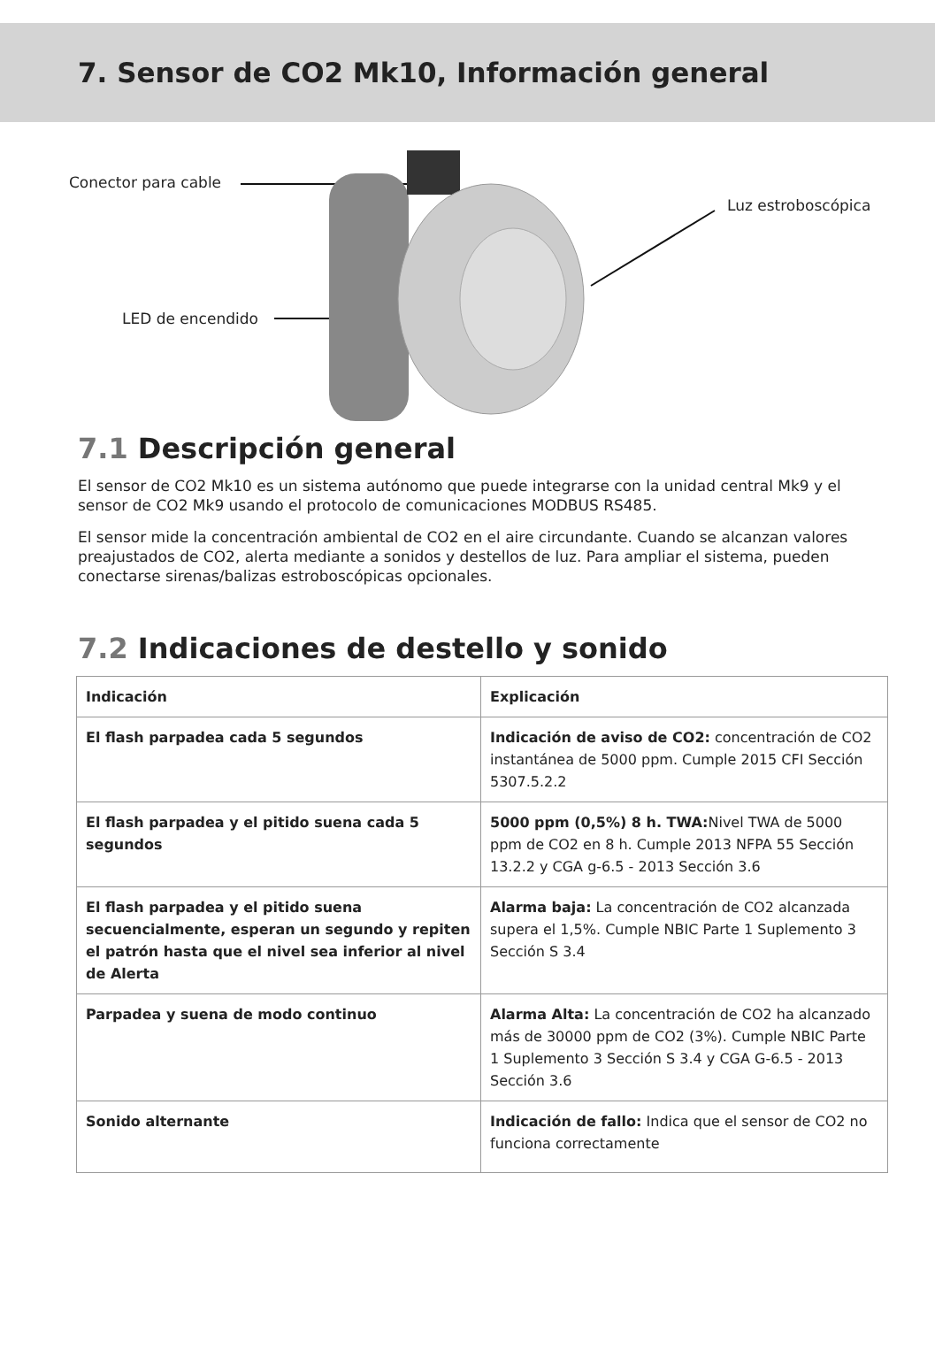7. Sensor de CO2 Mk10, Información general
Conector para cable
Luz estroboscópica
LED de encendido
7.1 Descripción general
El sensor de CO2 Mk10 es un sistema autónomo que puede integrarse con la unidad central Mk9 y el sensor de CO2 Mk9 usando el protocolo de comunicaciones MODBUS RS485.
El sensor mide la concentración ambiental de CO2 en el aire circundante. Cuando se alcanzan valores preajustados de CO2, alerta mediante a sonidos y destellos de luz. Para ampliar el sistema, pueden conectarse sirenas/balizas estroboscópicas opcionales.
7.2 Indicaciones de destello y sonido
| Indicación | Explicación |
| --- | --- |
| El flash parpadea cada 5 segundos | Indicación de aviso de CO2: concentración de CO2 instantánea de 5000 ppm. Cumple 2015 CFI Sección 5307.5.2.2 |
| El flash parpadea y el pitido suena cada 5 segundos | 5000 ppm (0,5%) 8 h. TWA: Nivel TWA de 5000 ppm de CO2 en 8 h. Cumple 2013 NFPA 55 Sección 13.2.2 y CGA g-6.5 - 2013 Sección 3.6 |
| El flash parpadea y el pitido suena secuencialmente, esperan un segundo y repiten el patrón hasta que el nivel sea inferior al nivel de Alerta | Alarma baja: La concentración de CO2 alcanzada supera el 1,5%. Cumple NBIC Parte 1 Suplemento 3 Sección S 3.4 |
| Parpadea y suena de modo continuo | Alarma Alta: La concentración de CO2 ha alcanzado más de 30000 ppm de CO2 (3%). Cumple NBIC Parte 1 Suplemento 3 Sección S 3.4 y CGA G-6.5 - 2013 Sección 3.6 |
| Sonido alternante | Indicación de fallo: Indica que el sensor de CO2 no funciona correctamente |